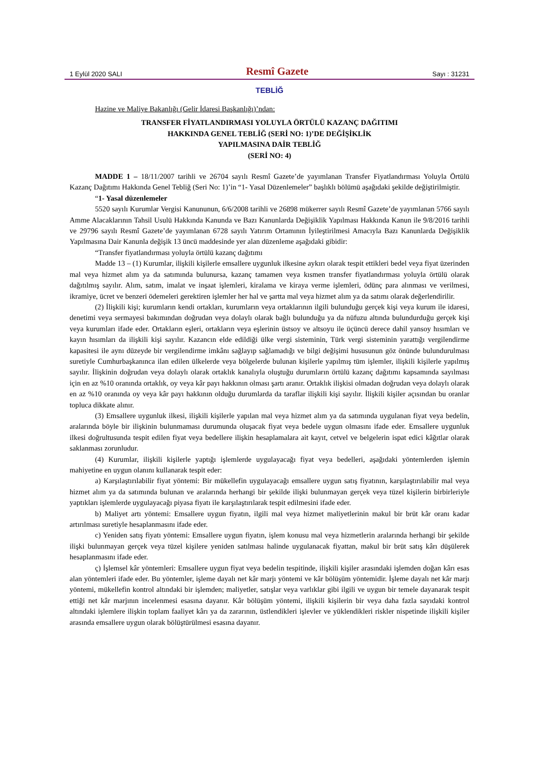1 Eylül 2020 SALI Resmî Gazete Sayı : 31231
TEBLİĞ
Hazine ve Maliye Bakanlığı (Gelir İdaresi Başkanlığı)’ndan:
TRANSFER FİYATLANDIRMASI YOLUYLA ÖRTÜLÜ KAZANÇ DAĞITIMI
HAKKINDA GENEL TEBLİĞ (SERİ NO: 1)’DE DEĞİŞİKLİK
YAPILMASINA DAİR TEBLİĞ
(SERİ NO: 4)
MADDE 1 – 18/11/2007 tarihli ve 26704 sayılı Resmî Gazete’de yayımlanan Transfer Fiyatlandırması Yoluyla Örtülü Kazanç Dağıtımı Hakkında Genel Tebliğ (Seri No: 1)’in “1- Yasal Düzenlemeler” başlıklı bölümü aşağıdaki şekilde değiştirilmiştir.
“1- Yasal düzenlemeler
5520 sayılı Kurumlar Vergisi Kanununun, 6/6/2008 tarihli ve 26898 mükerrer sayılı Resmî Gazete’de yayımlanan 5766 sayılı Amme Alacaklarının Tahsil Usulü Hakkında Kanunda ve Bazı Kanunlarda Değişiklik Yapılması Hakkında Kanun ile 9/8/2016 tarihli ve 29796 sayılı Resmî Gazete’de yayımlanan 6728 sayılı Yatırım Ortamının İyileştirilmesi Amacıyla Bazı Kanunlarda Değişiklik Yapılmasına Dair Kanunla değişik 13 üncü maddesinde yer alan düzenleme aşağıdaki gibidir:
“Transfer fiyatlandırması yoluyla örtülü kazanç dağıtımı
Madde 13 – (1) Kurumlar, ilişkili kişilerle emsallere uygunluk ilkesine aykırı olarak tespit ettikleri bedel veya fiyat üzerinden mal veya hizmet alım ya da satımında bulunursa, kazanç tamamen veya kısmen transfer fiyatlandırması yoluyla örtülü olarak dağıtılmış sayılır. Alım, satım, imalat ve inşaat işlemleri, kiralama ve kiraya verme işlemleri, ödünç para alınması ve verilmesi, ikramiye, ücret ve benzeri ödemeleri gerektiren işlemler her hal ve şartta mal veya hizmet alım ya da satımı olarak değerlendirilir.
(2) İlişkili kişi; kurumların kendi ortakları, kurumların veya ortaklarının ilgili bulunduğu gerçek kişi veya kurum ile idaresi, denetimi veya sermayesi bakımından doğrudan veya dolaylı olarak bağlı bulunduğu ya da nüfuzu altında bulundurduğu gerçek kişi veya kurumları ifade eder. Ortakların eşleri, ortakların veya eşlerinin üstsoy ve altsoyu ile üçüncü derece dahil yansoy hısımları ve kayın hısımları da ilişkili kişi sayılır. Kazancın elde edildiği ülke vergi sisteminin, Türk vergi sisteminin yarattığı vergilendirme kapasitesi ile aynı düzeyde bir vergilendirme imkânı sağlayıp sağlamadığı ve bilgi değişimi hususunun göz önünde bulundurulması suretiyle Cumhurbaşkanınca ilan edilen ülkelerde veya bölgelerde bulunan kişilerle yapılmış tüm işlemler, ilişkili kişilerle yapılmış sayılır. İlişkinin doğrudan veya dolaylı olarak ortaklık kanalıyla oluştuğu durumların örtülü kazanç dağıtımı kapsamında sayılması için en az %10 oranında ortaklık, oy veya kâr payı hakkının olması şartı aranır. Ortaklık ilişkisi olmadan doğrudan veya dolaylı olarak en az %10 oranında oy veya kâr payı hakkının olduğu durumlarda da taraflar ilişkili kişi sayılır. İlişkili kişiler açısından bu oranlar topluca dikkate alınır.
(3) Emsallere uygunluk ilkesi, ilişkili kişilerle yapılan mal veya hizmet alım ya da satımında uygulanan fiyat veya bedelin, aralarında böyle bir ilişkinin bulunmaması durumunda oluşacak fiyat veya bedele uygun olmasını ifade eder. Emsallere uygunluk ilkesi doğrultusunda tespit edilen fiyat veya bedellere ilişkin hesaplamalara ait kayıt, cetvel ve belgelerin ispat edici kâğıtlar olarak saklanması zorunludur.
(4) Kurumlar, ilişkili kişilerle yaptığı işlemlerde uygulayacağı fiyat veya bedelleri, aşağıdaki yöntemlerden işlemin mahiyetine en uygun olanını kullanarak tespit eder:
a) Karşılaştırılabilir fiyat yöntemi: Bir mükellefin uygulayacağı emsallere uygun satış fiyatının, karşılaştırılabilir mal veya hizmet alım ya da satımında bulunan ve aralarında herhangi bir şekilde ilişki bulunmayan gerçek veya tüzel kişilerin birbirleriyle yaptıkları işlemlerde uygulayacağı piyasa fiyatı ile karşılaştırılarak tespit edilmesini ifade eder.
b) Maliyet artı yöntemi: Emsallere uygun fiyatın, ilgili mal veya hizmet maliyetlerinin makul bir brüt kâr oranı kadar artırılması suretiyle hesaplanmasını ifade eder.
c) Yeniden satış fiyatı yöntemi: Emsallere uygun fiyatın, işlem konusu mal veya hizmetlerin aralarında herhangi bir şekilde ilişki bulunmayan gerçek veya tüzel kişilere yeniden satılması halinde uygulanacak fiyattan, makul bir brüt satış kârı düşülerek hesaplanmasını ifade eder.
ç) İşlemsel kâr yöntemleri: Emsallere uygun fiyat veya bedelin tespitinde, ilişkili kişiler arasındaki işlemden doğan kârı esas alan yöntemleri ifade eder. Bu yöntemler, işleme dayalı net kâr marjı yöntemi ve kâr bölüşüm yöntemidir. İşleme dayalı net kâr marjı yöntemi, mükellefin kontrol altındaki bir işlemden; maliyetler, satışlar veya varlıklar gibi ilgili ve uygun bir temele dayanarak tespit ettiği net kâr marjının incelenmesi esasına dayanır. Kâr bölüşüm yöntemi, ilişkili kişilerin bir veya daha fazla sayıdaki kontrol altındaki işlemlere ilişkin toplam faaliyet kârı ya da zararının, üstlendikleri işlevler ve yüklendikleri riskler nispetinde ilişkili kişiler arasında emsallere uygun olarak bölüştürülmesi esasına dayanır.